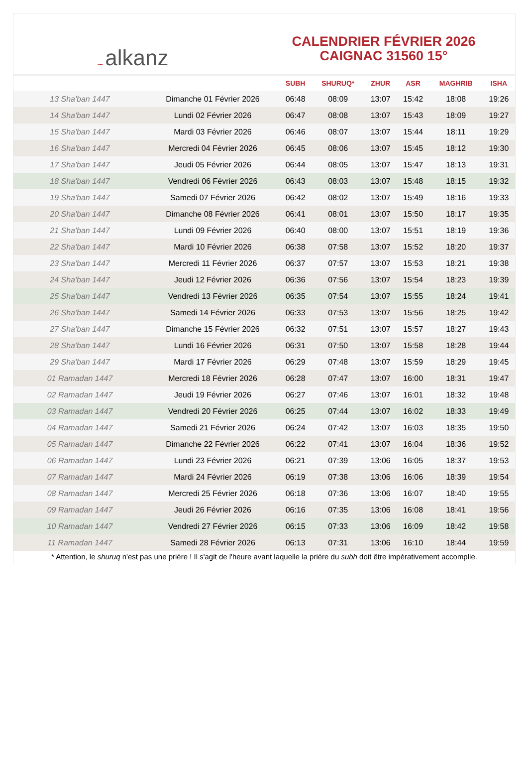~ alkanz
CALENDRIER FÉVRIER 2026
CAIGNAC 31560 15°
| | | SUBH | SHURUQ* | ZHUR | ASR | MAGHRIB | ISHA |
| --- | --- | --- | --- | --- | --- | --- | --- |
| 13 Sha'ban 1447 | Dimanche 01 Février 2026 | 06:48 | 08:09 | 13:07 | 15:42 | 18:08 | 19:26 |
| 14 Sha'ban 1447 | Lundi 02 Février 2026 | 06:47 | 08:08 | 13:07 | 15:43 | 18:09 | 19:27 |
| 15 Sha'ban 1447 | Mardi 03 Février 2026 | 06:46 | 08:07 | 13:07 | 15:44 | 18:11 | 19:29 |
| 16 Sha'ban 1447 | Mercredi 04 Février 2026 | 06:45 | 08:06 | 13:07 | 15:45 | 18:12 | 19:30 |
| 17 Sha'ban 1447 | Jeudi 05 Février 2026 | 06:44 | 08:05 | 13:07 | 15:47 | 18:13 | 19:31 |
| 18 Sha'ban 1447 | Vendredi 06 Février 2026 | 06:43 | 08:03 | 13:07 | 15:48 | 18:15 | 19:32 |
| 19 Sha'ban 1447 | Samedi 07 Février 2026 | 06:42 | 08:02 | 13:07 | 15:49 | 18:16 | 19:33 |
| 20 Sha'ban 1447 | Dimanche 08 Février 2026 | 06:41 | 08:01 | 13:07 | 15:50 | 18:17 | 19:35 |
| 21 Sha'ban 1447 | Lundi 09 Février 2026 | 06:40 | 08:00 | 13:07 | 15:51 | 18:19 | 19:36 |
| 22 Sha'ban 1447 | Mardi 10 Février 2026 | 06:38 | 07:58 | 13:07 | 15:52 | 18:20 | 19:37 |
| 23 Sha'ban 1447 | Mercredi 11 Février 2026 | 06:37 | 07:57 | 13:07 | 15:53 | 18:21 | 19:38 |
| 24 Sha'ban 1447 | Jeudi 12 Février 2026 | 06:36 | 07:56 | 13:07 | 15:54 | 18:23 | 19:39 |
| 25 Sha'ban 1447 | Vendredi 13 Février 2026 | 06:35 | 07:54 | 13:07 | 15:55 | 18:24 | 19:41 |
| 26 Sha'ban 1447 | Samedi 14 Février 2026 | 06:33 | 07:53 | 13:07 | 15:56 | 18:25 | 19:42 |
| 27 Sha'ban 1447 | Dimanche 15 Février 2026 | 06:32 | 07:51 | 13:07 | 15:57 | 18:27 | 19:43 |
| 28 Sha'ban 1447 | Lundi 16 Février 2026 | 06:31 | 07:50 | 13:07 | 15:58 | 18:28 | 19:44 |
| 29 Sha'ban 1447 | Mardi 17 Février 2026 | 06:29 | 07:48 | 13:07 | 15:59 | 18:29 | 19:45 |
| 01 Ramadan 1447 | Mercredi 18 Février 2026 | 06:28 | 07:47 | 13:07 | 16:00 | 18:31 | 19:47 |
| 02 Ramadan 1447 | Jeudi 19 Février 2026 | 06:27 | 07:46 | 13:07 | 16:01 | 18:32 | 19:48 |
| 03 Ramadan 1447 | Vendredi 20 Février 2026 | 06:25 | 07:44 | 13:07 | 16:02 | 18:33 | 19:49 |
| 04 Ramadan 1447 | Samedi 21 Février 2026 | 06:24 | 07:42 | 13:07 | 16:03 | 18:35 | 19:50 |
| 05 Ramadan 1447 | Dimanche 22 Février 2026 | 06:22 | 07:41 | 13:07 | 16:04 | 18:36 | 19:52 |
| 06 Ramadan 1447 | Lundi 23 Février 2026 | 06:21 | 07:39 | 13:06 | 16:05 | 18:37 | 19:53 |
| 07 Ramadan 1447 | Mardi 24 Février 2026 | 06:19 | 07:38 | 13:06 | 16:06 | 18:39 | 19:54 |
| 08 Ramadan 1447 | Mercredi 25 Février 2026 | 06:18 | 07:36 | 13:06 | 16:07 | 18:40 | 19:55 |
| 09 Ramadan 1447 | Jeudi 26 Février 2026 | 06:16 | 07:35 | 13:06 | 16:08 | 18:41 | 19:56 |
| 10 Ramadan 1447 | Vendredi 27 Février 2026 | 06:15 | 07:33 | 13:06 | 16:09 | 18:42 | 19:58 |
| 11 Ramadan 1447 | Samedi 28 Février 2026 | 06:13 | 07:31 | 13:06 | 16:10 | 18:44 | 19:59 |
* Attention, le shuruq n'est pas une prière ! Il s'agit de l'heure avant laquelle la prière du subh doit être impérativement accomplie.